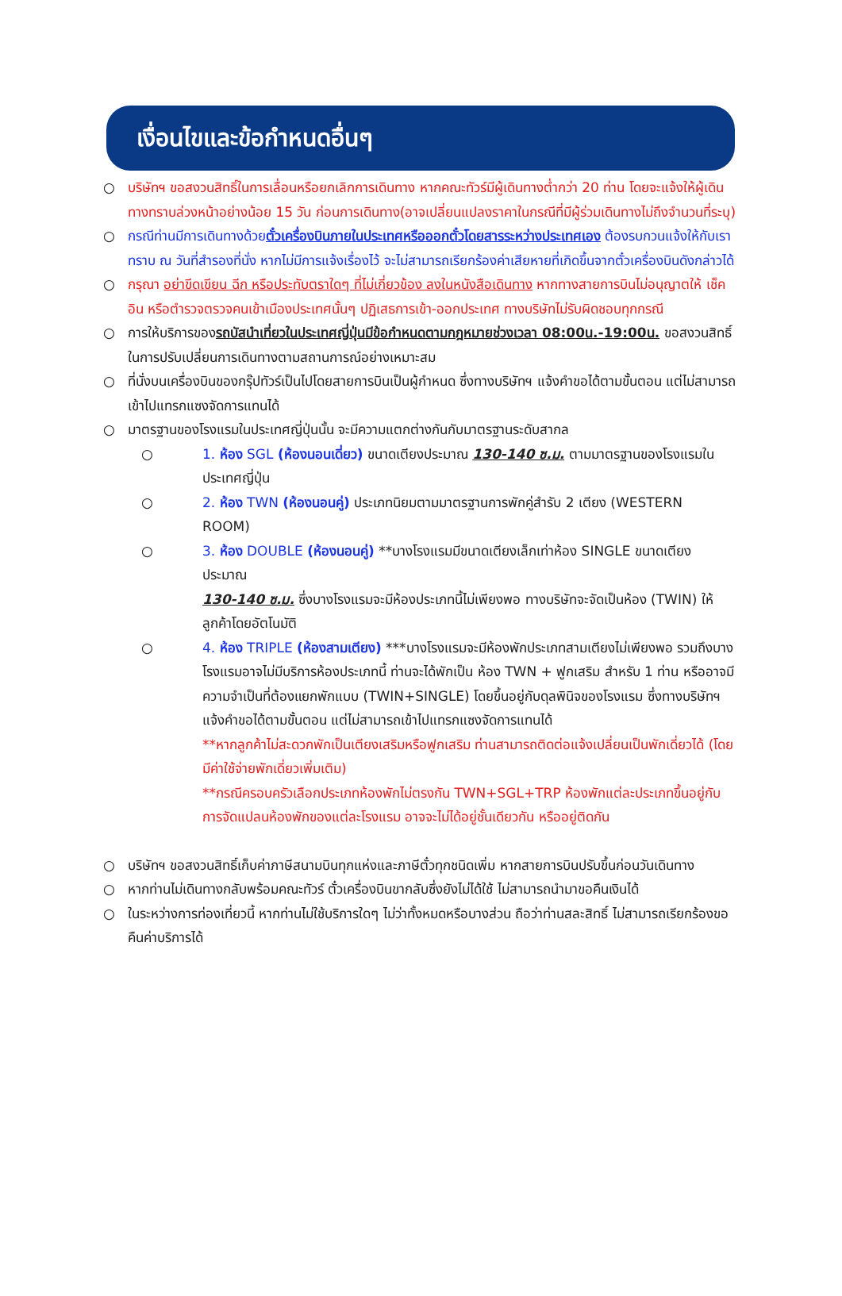เงื่อนไขและข้อกำหนดอื่นๆ
○ บริษัทฯ ขอสงวนสิทธิ์ในการเลื่อนหรือยกเลิกการเดินทาง หากคณะทัวร์มีผู้เดินทางต่ำกว่า 20 ท่าน โดยจะแจ้งให้ผู้เดินทางทราบล่วงหน้าอย่างน้อย 15 วัน ก่อนการเดินทาง(อาจเปลี่ยนแปลงราคาในกรณีที่มีผู้ร่วมเดินทางไม่ถึงจำนวนที่ระบุ)
○ กรณีท่านมีการเดินทางด้วยตั๋วเครื่องบินภายในประเทศหรือออกตั๋วโดยสารระหว่างประเทศเอง ต้องรบกวนแจ้งให้กับเราทราบ ณ วันที่สำรองที่นั่ง หากไม่มีการแจ้งเรื่องไว้ จะไม่สามารถเรียกร้องค่าเสียหายที่เกิดขึ้นจากตั๋วเครื่องบินดังกล่าวได้
○ กรุณา อย่าขีดเขียน ฉีก หรือประทับตราใดๆ ที่ไม่เกี่ยวข้อง ลงในหนังสือเดินทาง หากทางสายการบินไม่อนุญาตให้ เช็คอิน หรือตำรวจตรวจคนเข้าเมืองประเทศนั้นๆ ปฏิเสธการเข้า-ออกประเทศ ทางบริษัทไม่รับผิดชอบทุกกรณี
○ การให้บริการของรถบัสนำเที่ยวในประเทศญี่ปุ่นมีข้อกำหนดตามกฎหมายช่วงเวลา 08:00น.-19:00น. ขอสงวนสิทธิ์ในการปรับเปลี่ยนการเดินทางตามสถานการณ์อย่างเหมาะสม
○ ที่นั่งบนเครื่องบินของกรุ๊ปทัวร์เป็นไปโดยสายการบินเป็นผู้กำหนด ซึ่งทางบริษัทฯ แจ้งคำขอได้ตามขั้นตอน แต่ไม่สามารถเข้าไปแทรกแซงจัดการแทนได้
○ มาตรฐานของโรงแรมในประเทศญี่ปุ่นนั้น จะมีความแตกต่างกันกับมาตรฐานระดับสากล
○ 1. ห้อง SGL (ห้องนอนเดี่ยว) ขนาดเตียงประมาณ 130-140 ซ.ม. ตามมาตรฐานของโรงแรมในประเทศญี่ปุ่น
○ 2. ห้อง TWN (ห้องนอนคู่) ประเภทนิยมตามมาตรฐานการพักคู่สำรับ 2 เตียง (WESTERN ROOM)
○ 3. ห้อง DOUBLE (ห้องนอนคู่) **บางโรงแรมมีขนาดเตียงเล็กเท่าห้อง SINGLE ขนาดเตียงประมาณ
130-140 ซ.ม. ซึ่งบางโรงแรมจะมีห้องประเภทนี้ไม่เพียงพอ ทางบริษัทจะจัดเป็นห้อง (TWIN) ให้ลูกค้าโดยอัตโนมัติ
○ 4. ห้อง TRIPLE (ห้องสามเตียง) ***บางโรงแรมจะมีห้องพักประเภทสามเตียงไม่เพียงพอ รวมถึงบางโรงแรมอาจไม่มีบริการห้องประเภทนี้ ท่านจะได้พักเป็น ห้อง TWN + ฟูกเสริม สำหรับ 1 ท่าน หรืออาจมีความจำเป็นที่ต้องแยกพักแบบ (TWIN+SINGLE) โดยขึ้นอยู่กับดุลพินิจของโรงแรม ซึ่งทางบริษัทฯ แจ้งคำขอได้ตามขั้นตอน แต่ไม่สามารถเข้าไปแทรกแซงจัดการแทนได้
**หากลูกค้าไม่สะดวกพักเป็นเตียงเสริมหรือฟูกเสริม ท่านสามารถติดต่อแจ้งเปลี่ยนเป็นพักเดี่ยวได้ (โดยมีค่าใช้จ่ายพักเดี่ยวเพิ่มเติม)
**กรณีครอบครัวเลือกประเภทห้องพักไม่ตรงกัน TWN+SGL+TRP ห้องพักแต่ละประเภทขึ้นอยู่กับการจัดแปลนห้องพักของแต่ละโรงแรม อาจจะไม่ได้อยู่ชั้นเดียวกัน หรืออยู่ติดกัน
○ บริษัทฯ ขอสงวนสิทธิ์เก็บค่าภาษีสนามบินทุกแห่งและภาษีตั๋วทุกชนิดเพิ่ม หากสายการบินปรับขึ้นก่อนวันเดินทาง
○ หากท่านไม่เดินทางกลับพร้อมคณะทัวร์ ตั๋วเครื่องบินขากลับซึ่งยังไม่ได้ใช้ ไม่สามารถนำมาขอคืนเงินได้
○ ในระหว่างการท่องเที่ยวนี้ หากท่านไม่ใช้บริการใดๆ ไม่ว่าทั้งหมดหรือบางส่วน ถือว่าท่านสละสิทธิ์ ไม่สามารถเรียกร้องขอคืนค่าบริการได้